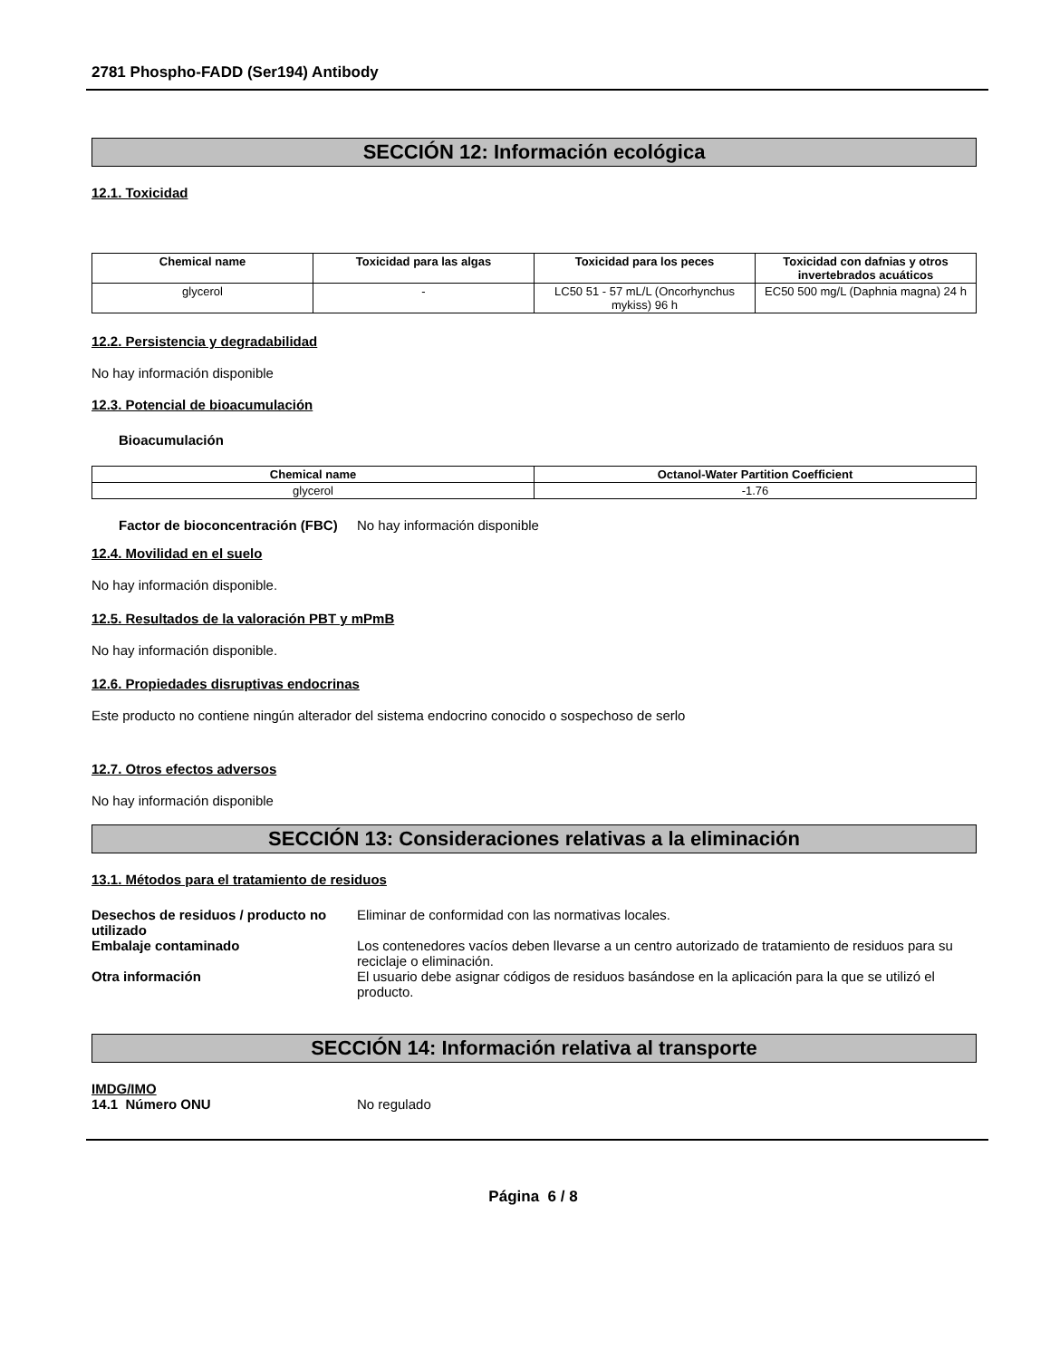2781 Phospho-FADD (Ser194) Antibody
SECCIÓN 12: Información ecológica
12.1. Toxicidad
| Chemical name | Toxicidad para las algas | Toxicidad para los peces | Toxicidad con dafnias y otros invertebrados acuáticos |
| --- | --- | --- | --- |
| glycerol | - | LC50 51 - 57 mL/L (Oncorhynchus mykiss) 96 h | EC50 500 mg/L (Daphnia magna) 24 h |
12.2. Persistencia y degradabilidad
No hay información disponible
12.3. Potencial de bioacumulación
Bioacumulación
| Chemical name | Octanol-Water Partition Coefficient |
| --- | --- |
| glycerol | -1.76 |
Factor de bioconcentración (FBC)
No hay información disponible
12.4. Movilidad en el suelo
No hay información disponible.
12.5. Resultados de la valoración PBT y mPmB
No hay información disponible.
12.6. Propiedades disruptivas endocrinas
Este producto no contiene ningún alterador del sistema endocrino conocido o sospechoso de serlo
12.7. Otros efectos adversos
No hay información disponible
SECCIÓN 13: Consideraciones relativas a la eliminación
13.1. Métodos para el tratamiento de residuos
Desechos de residuos / producto no utilizado
Eliminar de conformidad con las normativas locales.
Embalaje contaminado Los contenedores vacíos deben llevarse a un centro autorizado de tratamiento de residuos para su reciclaje o eliminación.
Otra información El usuario debe asignar códigos de residuos basándose en la aplicación para la que se utilizó el producto.
SECCIÓN 14: Información relativa al transporte
IMDG/IMO
14.1 Número ONU No regulado
Página 6 / 8